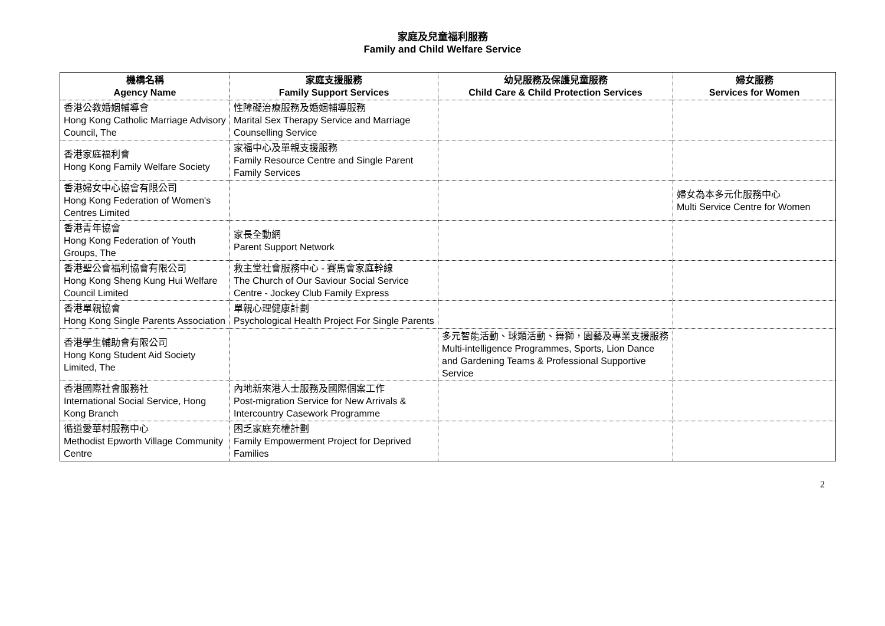家庭及兒童福利服務
Family and Child Welfare Service
| 機構名稱 Agency Name | 家庭支援服務 Family Support Services | 幼兒服務及保護兒童服務 Child Care & Child Protection Services | 婦女服務 Services for Women |
| --- | --- | --- | --- |
| 香港公教婚姻輔導會 Hong Kong Catholic Marriage Advisory Council, The | 性障礙治療服務及婚姻輔導服務 Marital Sex Therapy Service and Marriage Counselling Service | | |
| 香港家庭福利會 Hong Kong Family Welfare Society | 家福中心及單親支援服務 Family Resource Centre and Single Parent Family Services | | |
| 香港婦女中心協會有限公司 Hong Kong Federation of Women's Centres Limited | | | 婦女為本多元化服務中心 Multi Service Centre for Women |
| 香港青年協會 Hong Kong Federation of Youth Groups, The | 家長全動網 Parent Support Network | | |
| 香港聖公會福利協會有限公司 Hong Kong Sheng Kung Hui Welfare Council Limited | 救主堂社會服務中心 - 賽馬會家庭幹線 The Church of Our Saviour Social Service Centre - Jockey Club Family Express | | |
| 香港單親協會 Hong Kong Single Parents Association | 單親心理健康計劃 Psychological Health Project For Single Parents | | |
| 香港學生輔助會有限公司 Hong Kong Student Aid Society Limited, The | | 多元智能活動、球類活動、舞獅，園藝及專業支援服務 Multi-intelligence Programmes, Sports, Lion Dance and Gardening Teams & Professional Supportive Service | |
| 香港國際社會服務社 International Social Service, Hong Kong Branch | 內地新來港人士服務及國際個案工作 Post-migration Service for New Arrivals & Intercountry Casework Programme | | |
| 循道愛華村服務中心 Methodist Epworth Village Community Centre | 困乏家庭充權計劃 Family Empowerment Project for Deprived Families | | |
2